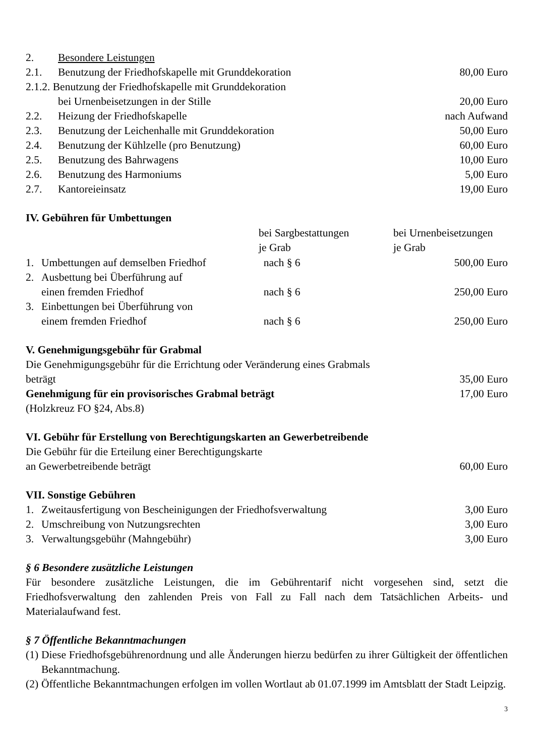| 2. | Besondere Leistungen | |
| 2.1. | Benutzung der Friedhofskapelle mit Grunddekoration | 80,00 Euro |
| 2.1.2. Benutzung der Friedhofskapelle mit Grunddekoration | | |
| | bei Urnenbeisetzungen in der Stille | 20,00 Euro |
| 2.2. | Heizung der Friedhofskapelle | nach Aufwand |
| 2.3. | Benutzung der Leichenhalle mit Grunddekoration | 50,00 Euro |
| 2.4. | Benutzung der Kühlzelle (pro Benutzung) | 60,00 Euro |
| 2.5. | Benutzung des Bahrwagens | 10,00 Euro |
| 2.6. | Benutzung des Harmoniums | 5,00 Euro |
| 2.7. | Kantoreieinsatz | 19,00 Euro |
IV. Gebühren für Umbettungen
| | | bei Sargbestattungen je Grab | bei Urnenbeisetzungen je Grab |
| --- | --- | --- | --- |
| 1. | Umbettungen auf demselben Friedhof | nach § 6 | 500,00 Euro |
| 2. | Ausbettung bei Überführung auf einen fremden Friedhof | nach § 6 | 250,00 Euro |
| 3. | Einbettungen bei Überführung von einem fremden Friedhof | nach § 6 | 250,00 Euro |
V. Genehmigungsgebühr für Grabmal
| Die Genehmigungsgebühr für die Errichtung oder Veränderung eines Grabmals beträgt | 35,00 Euro |
| Genehmigung für ein provisorisches Grabmal beträgt | 17,00 Euro |
| (Holzkreuz FO §24, Abs.8) | |
VI. Gebühr für Erstellung von Berechtigungskarten an Gewerbetreibende
| Die Gebühr für die Erteilung einer Berechtigungskarte an Gewerbetreibende beträgt | 60,00 Euro |
VII. Sonstige Gebühren
| 1. | Zweitausfertigung von Bescheinigungen der Friedhofsverwaltung | 3,00 Euro |
| 2. | Umschreibung von Nutzungsrechten | 3,00 Euro |
| 3. | Verwaltungsgebühr (Mahngebühr) | 3,00 Euro |
§ 6 Besondere zusätzliche Leistungen
Für besondere zusätzliche Leistungen, die im Gebührentarif nicht vorgesehen sind, setzt die Friedhofsverwaltung den zahlenden Preis von Fall zu Fall nach dem Tatsächlichen Arbeits- und Materialaufwand fest.
§ 7 Öffentliche Bekanntmachungen
| (1) | Diese Friedhofsgebührenordnung und alle Änderungen hierzu bedürfen zu ihrer Gültigkeit der öffentlichen Bekanntmachung. |
| (2) | Öffentliche Bekanntmachungen erfolgen im vollen Wortlaut ab 01.07.1999 im Amtsblatt der Stadt Leipzig. |
3